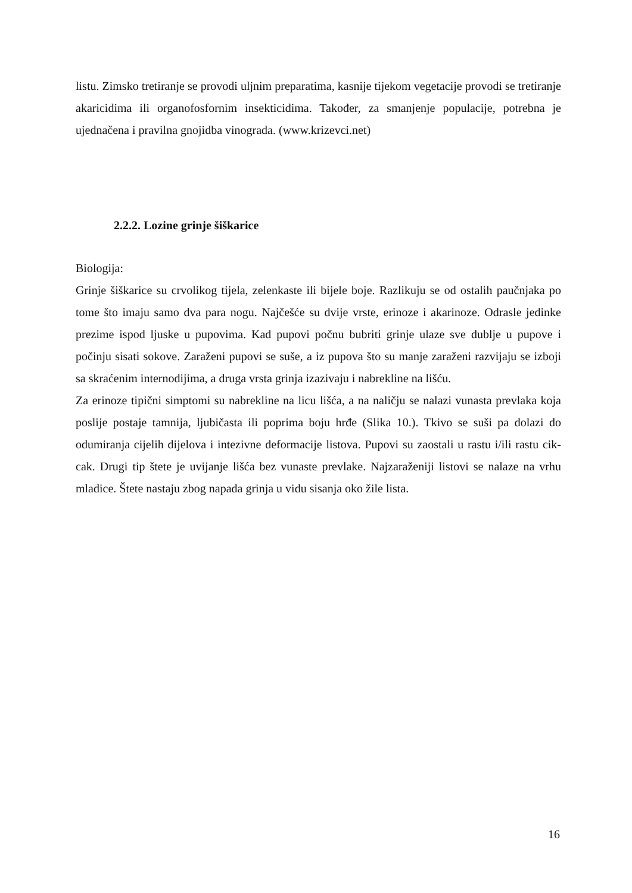listu. Zimsko tretiranje se provodi uljnim preparatima, kasnije tijekom vegetacije provodi se tretiranje akaricidima ili organofosfornim insekticidima. Također, za smanjenje populacije, potrebna je ujednačena i pravilna gnojidba vinograda. (www.krizevci.net)
2.2.2. Lozine grinje šiškarice
Biologija:
Grinje šiškarice su crvolikog tijela, zelenkaste ili bijele boje. Razlikuju se od ostalih paučnjaka po tome što imaju samo dva para nogu. Najčešće su dvije vrste, erinoze i akarinoze. Odrasle jedinke prezime ispod ljuske u pupovima. Kad pupovi počnu bubriti grinje ulaze sve dublje u pupove i počinju sisati sokove. Zaraženi pupovi se suše, a iz pupova što su manje zaraženi razvijaju se izboji sa skraćenim internodijima, a druga vrsta grinja izazivaju i nabrekline na lišću.
Za erinoze tipični simptomi su nabrekline na licu lišća, a na naličju se nalazi vunasta prevlaka koja poslije postaje tamnija, ljubičasta ili poprima boju hrđe (Slika 10.). Tkivo se suši pa dolazi do odumiranja cijelih dijelova i intezivne deformacije listova. Pupovi su zaostali u rastu i/ili rastu cik-cak. Drugi tip štete je uvijanje lišća bez vunaste prevlake. Najzaraženiji listovi se nalaze na vrhu mladice. Štete nastaju zbog napada grinja u vidu sisanja oko žile lista.
16